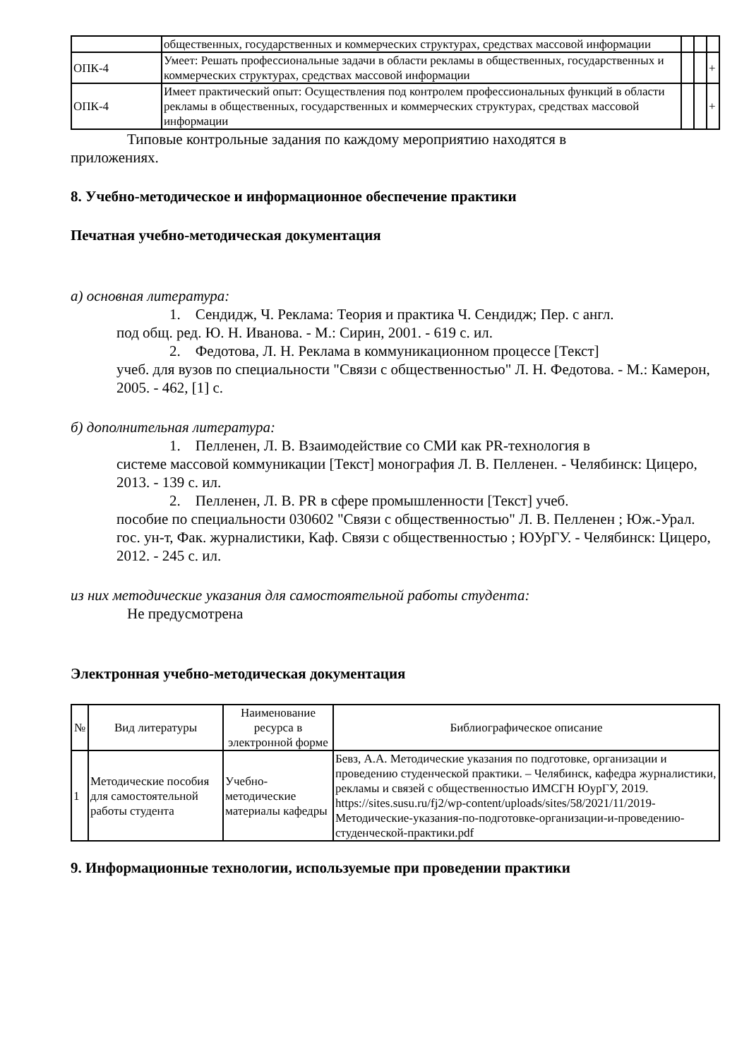| | общественных, государственных и коммерческих структурах, средствах массовой информации | | | |
| ОПК-4 | Умеет: Решать профессиональные задачи в области рекламы в общественных, государственных и коммерческих структурах, средствах массовой информации | | | + |
| ОПК-4 | Имеет практический опыт: Осуществления под контролем профессиональных функций в области рекламы в общественных, государственных и коммерческих структурах, средствах массовой информации | | | + |
Типовые контрольные задания по каждому мероприятию находятся в
приложениях.
8. Учебно-методическое и информационное обеспечение практики
Печатная учебно-методическая документация
а) основная литература:
1. Сендидж, Ч. Реклама: Теория и практика Ч. Сендидж; Пер. с англ.
под общ. ред. Ю. Н. Иванова. - М.: Сирин, 2001. - 619 с. ил.
2. Федотова, Л. Н. Реклама в коммуникационном процессе [Текст]
учеб. для вузов по специальности "Связи с общественностью" Л. Н. Федотова. - М.: Камерон, 2005. - 462, [1] с.
б) дополнительная литература:
1. Пелленен, Л. В. Взаимодействие со СМИ как PR-технология в
системе массовой коммуникации [Текст] монография Л. В. Пелленен. - Челябинск: Цицеро, 2013. - 139 с. ил.
2. Пелленен, Л. В. PR в сфере промышленности [Текст] учеб.
пособие по специальности 030602 "Связи с общественностью" Л. В. Пелленен ; Юж.-Урал. гос. ун-т, Фак. журналистики, Каф. Связи с общественностью ; ЮУрГУ. - Челябинск: Цицеро, 2012. - 245 с. ил.
из них методические указания для самостоятельной работы студента:
Не предусмотрена
Электронная учебно-методическая документация
| № | Вид литературы | Наименование ресурса в электронной форме | Библиографическое описание |
| --- | --- | --- | --- |
| 1 | Методические пособия для самостоятельной работы студента | Учебно-методические материалы кафедры | Бевз, А.А. Методические указания по подготовке, организации и проведению студенческой практики. – Челябинск, кафедра журналистики, рекламы и связей с общественностью ИМСГН ЮурГУ, 2019. https://sites.susu.ru/fj2/wp-content/uploads/sites/58/2021/11/2019-Методические-указания-по-подготовке-организации-и-проведению-студенческой-практики.pdf |
9. Информационные технологии, используемые при проведении практики